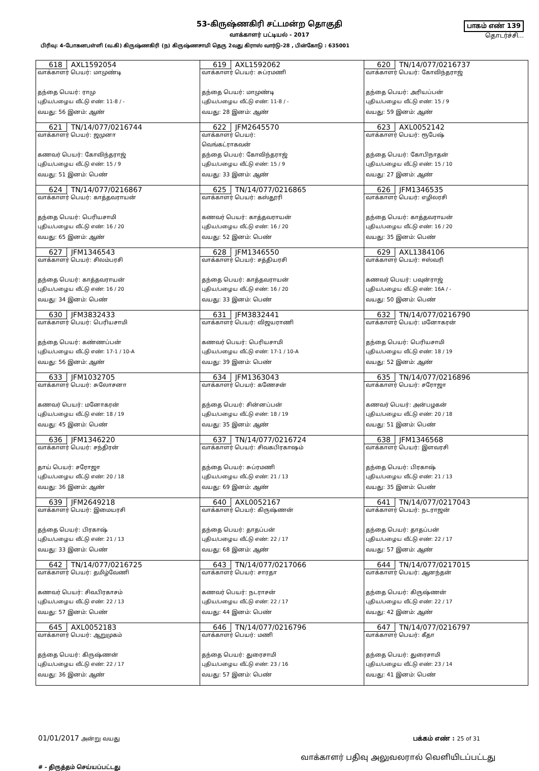53-கிருஷ்ணகிரி சட்டமன்ற தொகுதி
வாக்காளர் பட்டியல் - 2017
பாகம் எண் 139
தொடர்ச்சி...
பிரிவு: 4-போகனபள்ளி (வ.கி) கிருஷ்ணகிரி (ந) கிருஷ்ணசாமி தெரு 2வது கிராஸ் வார்டு-28 , பின்கோடு : 635001
| 618 AXL1592054 வாக்காளர் பெயர்: மாமுண்டி தந்தை பெயர்: ராமு புதிய/பழைய வீட்டு எண்: 11-8 / - வயது: 56 இனம்: ஆண் | 619 AXL1592062 வாக்காளர் பெயர்: சுப்ரமணி தந்தை பெயர்: மாமுண்டி புதிய/பழைய வீட்டு எண்: 11-8 / - வயது: 28 இனம்: ஆண் | 620 TN/14/077/0216737 வாக்காளர் பெயர்: கோவிந்தராஜ் தந்தை பெயர்: அரியப்பன் புதிய/பழைய வீட்டு எண்: 15 / 9 வயது: 59 இனம்: ஆண் |
| 621 TN/14/077/0216744 வாக்காளர் பெயர்: ஜமுனா கணவர் பெயர்: கோவிந்தராஜ் புதிய/பழைய வீட்டு எண்: 15 / 9 வயது: 51 இனம்: பெண் | 622 JFM2645570 வாக்காளர் பெயர்: வெங்கட்ராகவன் தந்தை பெயர்: கோவிந்தராஜ் புதிய/பழைய வீட்டு எண்: 15 / 9 வயது: 33 இனம்: ஆண் | 623 AXL0052142 வாக்காளர் பெயர்: ரூபேஷ் தந்தை பெயர்: கோபிநாதன் புதிய/பழைய வீட்டு எண்: 15 / 10 வயது: 27 இனம்: ஆண் |
| 624 TN/14/077/0216867 வாக்காளர் பெயர்: காத்தவராயன் தந்தை பெயர்: பெரியசாமி புதிய/பழைய வீட்டு எண்: 16 / 20 வயது: 65 இனம்: ஆண் | 625 TN/14/077/0216865 வாக்காளர் பெயர்: கஸ்தூரி கணவர் பெயர்: காத்தவராயன் புதிய/பழைய வீட்டு எண்: 16 / 20 வயது: 52 இனம்: பெண் | 626 JFM1346535 வாக்காளர் பெயர்: எழிலரசி தந்தை பெயர்: காத்தவராயன் புதிய/பழைய வீட்டு எண்: 16 / 20 வயது: 35 இனம்: பெண் |
| 627 JFM1346543 வாக்காளர் பெயர்: சிலம்பரசி தந்தை பெயர்: காத்தவராயன் புதிய/பழைய வீட்டு எண்: 16 / 20 வயது: 34 இனம்: பெண் | 628 JFM1346550 வாக்காளர் பெயர்: சத்தியரசி தந்தை பெயர்: காத்தவராயன் புதிய/பழைய வீட்டு எண்: 16 / 20 வயது: 33 இனம்: பெண் | 629 AXL1384106 வாக்காளர் பெயர்: ஈஸ்வரி கணவர் பெயர்: பவுன்ராஜ் புதிய/பழைய வீட்டு எண்: 16A / - வயது: 50 இனம்: பெண் |
| 630 JFM3832433 வாக்காளர் பெயர்: பெரியசாமி தந்தை பெயர்: கண்ணப்பன் புதிய/பழைய வீட்டு எண்: 17-1 / 10-A வயது: 56 இனம்: ஆண் | 631 JFM3832441 வாக்காளர் பெயர்: விஜயராணி கணவர் பெயர்: பெரியசாமி புதிய/பழைய வீட்டு எண்: 17-1 / 10-A வயது: 39 இனம்: பெண் | 632 TN/14/077/0216790 வாக்காளர் பெயர்: மனோகரன் தந்தை பெயர்: பெரியசாமி புதிய/பழைய வீட்டு எண்: 18 / 19 வயது: 52 இனம்: ஆண் |
| 633 JFM1032705 வாக்காளர் பெயர்: சுலோசனா கணவர் பெயர்: மனோகரன் புதிய/பழைய வீட்டு எண்: 18 / 19 வயது: 45 இனம்: பெண் | 634 JFM1363043 வாக்காளர் பெயர்: கணேசன் தந்தை பெயர்: சின்னப்பன் புதிய/பழைய வீட்டு எண்: 18 / 19 வயது: 35 இனம்: ஆண் | 635 TN/14/077/0216896 வாக்காளர் பெயர்: சரோஜா கணவர் பெயர்: அன்பழகன் புதிய/பழைய வீட்டு எண்: 20 / 18 வயது: 51 இனம்: பெண் |
| 636 JFM1346220 வாக்காளர் பெயர்: சந்திரன் தாய் பெயர்: சரோஜா புதிய/பழைய வீட்டு எண்: 20 / 18 வயது: 36 இனம்: ஆண் | 637 TN/14/077/0216724 வாக்காளர் பெயர்: சிவகபிரகாஷம் தந்தை பெயர்: சுப்ரமணி புதிய/பழைய வீட்டு எண்: 21 / 13 வயது: 69 இனம்: ஆண் | 638 JFM1346568 வாக்காளர் பெயர்: இளவரசி தந்தை பெயர்: பிரகாஷ் புதிய/பழைய வீட்டு எண்: 21 / 13 வயது: 35 இனம்: பெண் |
| 639 JFM2649218 வாக்காளர் பெயர்: இமையரசி தந்தை பெயர்: பிரகாஷ் புதிய/பழைய வீட்டு எண்: 21 / 13 வயது: 33 இனம்: பெண் | 640 AXL0052167 வாக்காளர் பெயர்: கிருஷ்ணன் தந்தை பெயர்: தாதப்பன் புதிய/பழைய வீட்டு எண்: 22 / 17 வயது: 68 இனம்: ஆண் | 641 TN/14/077/0217043 வாக்காளர் பெயர்: நடராஜன் தந்தை பெயர்: தாதப்பன் புதிய/பழைய வீட்டு எண்: 22 / 17 வயது: 57 இனம்: ஆண் |
| 642 TN/14/077/0216725 வாக்காளர் பெயர்: தமிழ்வேணி கணவர் பெயர்: சிவபிரகாசம் புதிய/பழைய வீட்டு எண்: 22 / 13 வயது: 57 இனம்: பெண் | 643 TN/14/077/0217066 வாக்காளர் பெயர்: சாரதா கணவர் பெயர்: நடராசன் புதிய/பழைய வீட்டு எண்: 22 / 17 வயது: 44 இனம்: பெண் | 644 TN/14/077/0217015 வாக்காளர் பெயர்: ஆனந்தன் தந்தை பெயர்: கிருஷ்ணன் புதிய/பழைய வீட்டு எண்: 22 / 17 வயது: 42 இனம்: ஆண் |
| 645 AXL0052183 வாக்காளர் பெயர்: ஆறுமுகம் தந்தை பெயர்: கிருஷ்ணன் புதிய/பழைய வீட்டு எண்: 22 / 17 வயது: 36 இனம்: ஆண் | 646 TN/14/077/0216796 வாக்காளர் பெயர்: மணி தந்தை பெயர்: துரைசாமி புதிய/பழைய வீட்டு எண்: 23 / 16 வயது: 57 இனம்: பெண் | 647 TN/14/077/0216797 வாக்காளர் பெயர்: கீதா தந்தை பெயர்: துரைசாமி புதிய/பழைய வீட்டு எண்: 23 / 14 வயது: 41 இனம்: பெண் |
01/01/2017 அன்று வயது பக்கம் எண் : 25 of 31
# - திருத்தம் செய்யப்பட்டது
வாக்காளர் பதிவு அலுவலரால் வெளியிடப்பட்டது